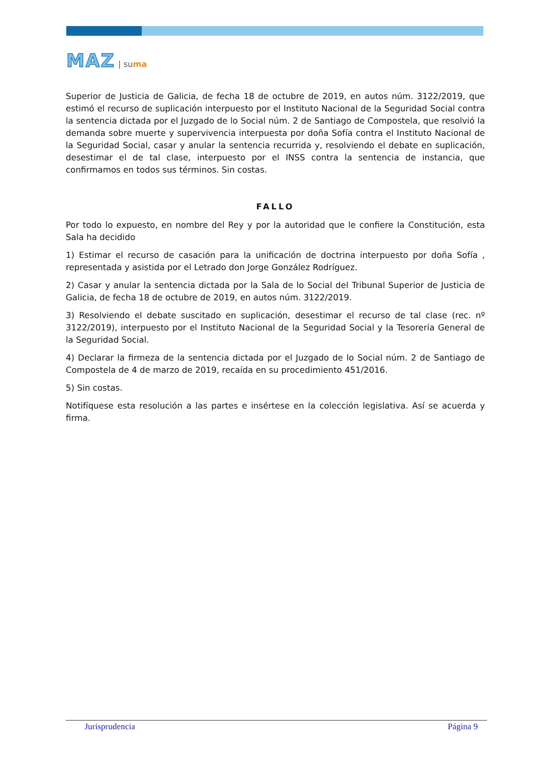MAZ | suma
Superior de Justicia de Galicia, de fecha 18 de octubre de 2019, en autos núm. 3122/2019, que estimó el recurso de suplicación interpuesto por el Instituto Nacional de la Seguridad Social contra la sentencia dictada por el Juzgado de lo Social núm. 2 de Santiago de Compostela, que resolvió la demanda sobre muerte y supervivencia interpuesta por doña Sofía contra el Instituto Nacional de la Seguridad Social, casar y anular la sentencia recurrida y, resolviendo el debate en suplicación, desestimar el de tal clase, interpuesto por el INSS contra la sentencia de instancia, que confirmamos en todos sus términos. Sin costas.
FALLO
Por todo lo expuesto, en nombre del Rey y por la autoridad que le confiere la Constitución, esta Sala ha decidido
1) Estimar el recurso de casación para la unificación de doctrina interpuesto por doña Sofía , representada y asistida por el Letrado don Jorge González Rodríguez.
2) Casar y anular la sentencia dictada por la Sala de lo Social del Tribunal Superior de Justicia de Galicia, de fecha 18 de octubre de 2019, en autos núm. 3122/2019.
3) Resolviendo el debate suscitado en suplicación, desestimar el recurso de tal clase (rec. nº 3122/2019), interpuesto por el Instituto Nacional de la Seguridad Social y la Tesorería General de la Seguridad Social.
4) Declarar la firmeza de la sentencia dictada por el Juzgado de lo Social núm. 2 de Santiago de Compostela de 4 de marzo de 2019, recaída en su procedimiento 451/2016.
5) Sin costas.
Notifíquese esta resolución a las partes e insértese en la colección legislativa. Así se acuerda y firma.
Jurisprudencia Página 9